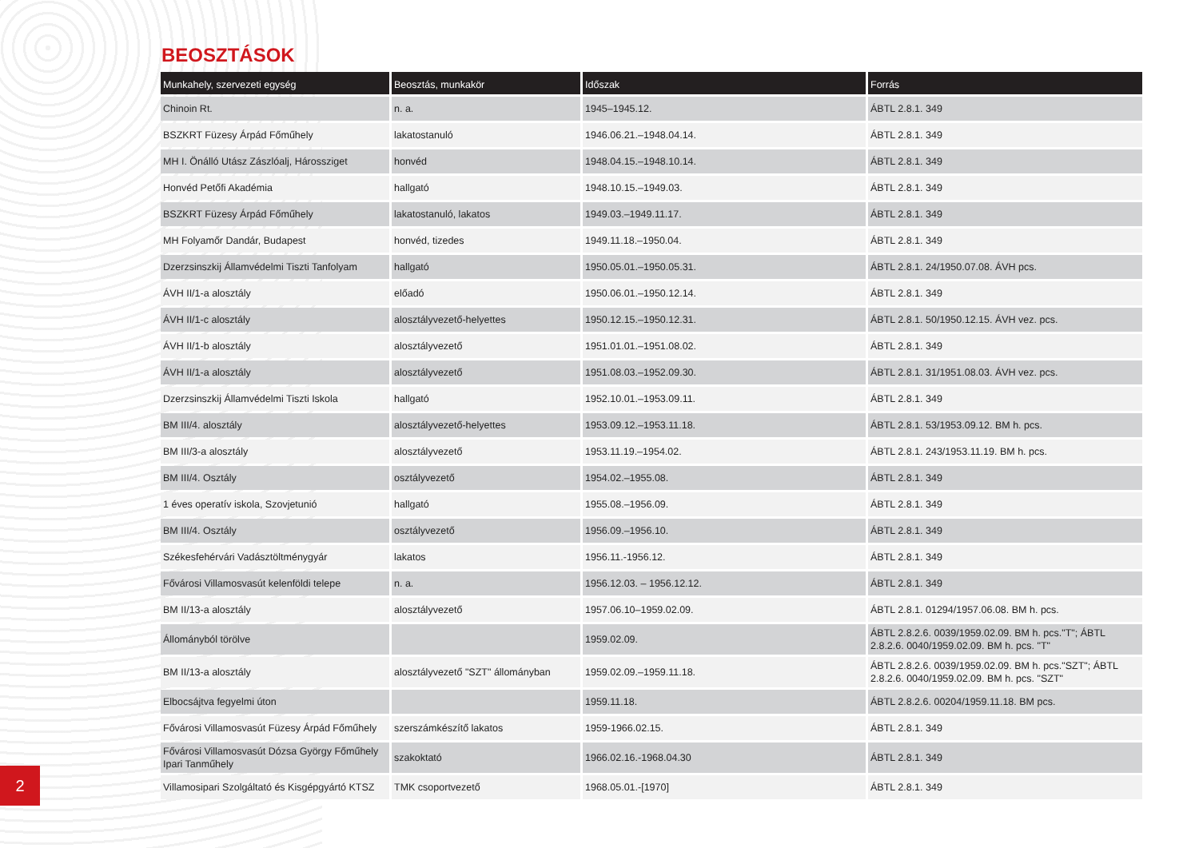BEOSZTÁSOK
| Munkahely, szervezeti egység | Beosztás, munkakör | Időszak | Forrás |
| --- | --- | --- | --- |
| Chinoin Rt. | n. a. | 1945–1945.12. | ÁBTL 2.8.1. 349 |
| BSZKRT Füzesy Árpád Főműhely | lakatostanuló | 1946.06.21.–1948.04.14. | ÁBTL 2.8.1. 349 |
| MH I. Önálló Utász Zászlóalj, Hárossziget | honvéd | 1948.04.15.–1948.10.14. | ÁBTL 2.8.1. 349 |
| Honvéd Petőfi Akadémia | hallgató | 1948.10.15.–1949.03. | ÁBTL 2.8.1. 349 |
| BSZKRT Füzesy Árpád Főműhely | lakatostanuló, lakatos | 1949.03.–1949.11.17. | ÁBTL 2.8.1. 349 |
| MH Folyamőr Dandár, Budapest | honvéd, tizedes | 1949.11.18.–1950.04. | ÁBTL 2.8.1. 349 |
| Dzerzsinszkij Államvédelmi Tiszti Tanfolyam | hallgató | 1950.05.01.–1950.05.31. | ÁBTL 2.8.1. 24/1950.07.08. ÁVH pcs. |
| ÁVH II/1-a alosztály | előadó | 1950.06.01.–1950.12.14. | ÁBTL 2.8.1. 349 |
| ÁVH II/1-c alosztály | alosztályvezető-helyettes | 1950.12.15.–1950.12.31. | ÁBTL 2.8.1. 50/1950.12.15. ÁVH vez. pcs. |
| ÁVH II/1-b alosztály | alosztályvezető | 1951.01.01.–1951.08.02. | ÁBTL 2.8.1. 349 |
| ÁVH II/1-a alosztály | alosztályvezető | 1951.08.03.–1952.09.30. | ÁBTL 2.8.1. 31/1951.08.03. ÁVH vez. pcs. |
| Dzerzsinszkij Államvédelmi Tiszti Iskola | hallgató | 1952.10.01.–1953.09.11. | ÁBTL 2.8.1. 349 |
| BM III/4. alosztály | alosztályvezető-helyettes | 1953.09.12.–1953.11.18. | ÁBTL 2.8.1. 53/1953.09.12. BM h. pcs. |
| BM III/3-a alosztály | alosztályvezető | 1953.11.19.–1954.02. | ÁBTL 2.8.1. 243/1953.11.19. BM h. pcs. |
| BM III/4. Osztály | osztályvezető | 1954.02.–1955.08. | ÁBTL 2.8.1. 349 |
| 1 éves operatív iskola, Szovjetunió | hallgató | 1955.08.–1956.09. | ÁBTL 2.8.1. 349 |
| BM III/4. Osztály | osztályvezető | 1956.09.–1956.10. | ÁBTL 2.8.1. 349 |
| Székesfehérvári Vadásztöltménygyár | lakatos | 1956.11.-1956.12. | ÁBTL 2.8.1. 349 |
| Fővárosi Villamosvasút kelenföldi telepe | n. a. | 1956.12.03. – 1956.12.12. | ÁBTL 2.8.1. 349 |
| BM II/13-a alosztály | alosztályvezető | 1957.06.10–1959.02.09. | ÁBTL 2.8.1. 01294/1957.06.08. BM h. pcs. |
| Állományból törölve | | 1959.02.09. | ÁBTL 2.8.2.6. 0039/1959.02.09. BM h. pcs."T"; ÁBTL 2.8.2.6. 0040/1959.02.09. BM h. pcs. "T" |
| BM II/13-a alosztály | alosztályvezető "SZT" állományban | 1959.02.09.–1959.11.18. | ÁBTL 2.8.2.6. 0039/1959.02.09. BM h. pcs."SZT"; ÁBTL 2.8.2.6. 0040/1959.02.09. BM h. pcs. "SZT" |
| Elbocsájtva fegyelmi úton | | 1959.11.18. | ÁBTL 2.8.2.6. 00204/1959.11.18. BM pcs. |
| Fővárosi Villamosvasút Füzesy Árpád Főműhely | szerszámkészítő lakatos | 1959-1966.02.15. | ÁBTL 2.8.1. 349 |
| Fővárosi Villamosvasút Dózsa György Főműhely Ipari Tanműhely | szakoktató | 1966.02.16.-1968.04.30 | ÁBTL 2.8.1. 349 |
| Villamosipari Szolgáltató és Kisgépgyártó KTSZ | TMK csoportvezető | 1968.05.01.-[1970] | ÁBTL 2.8.1. 349 |
2